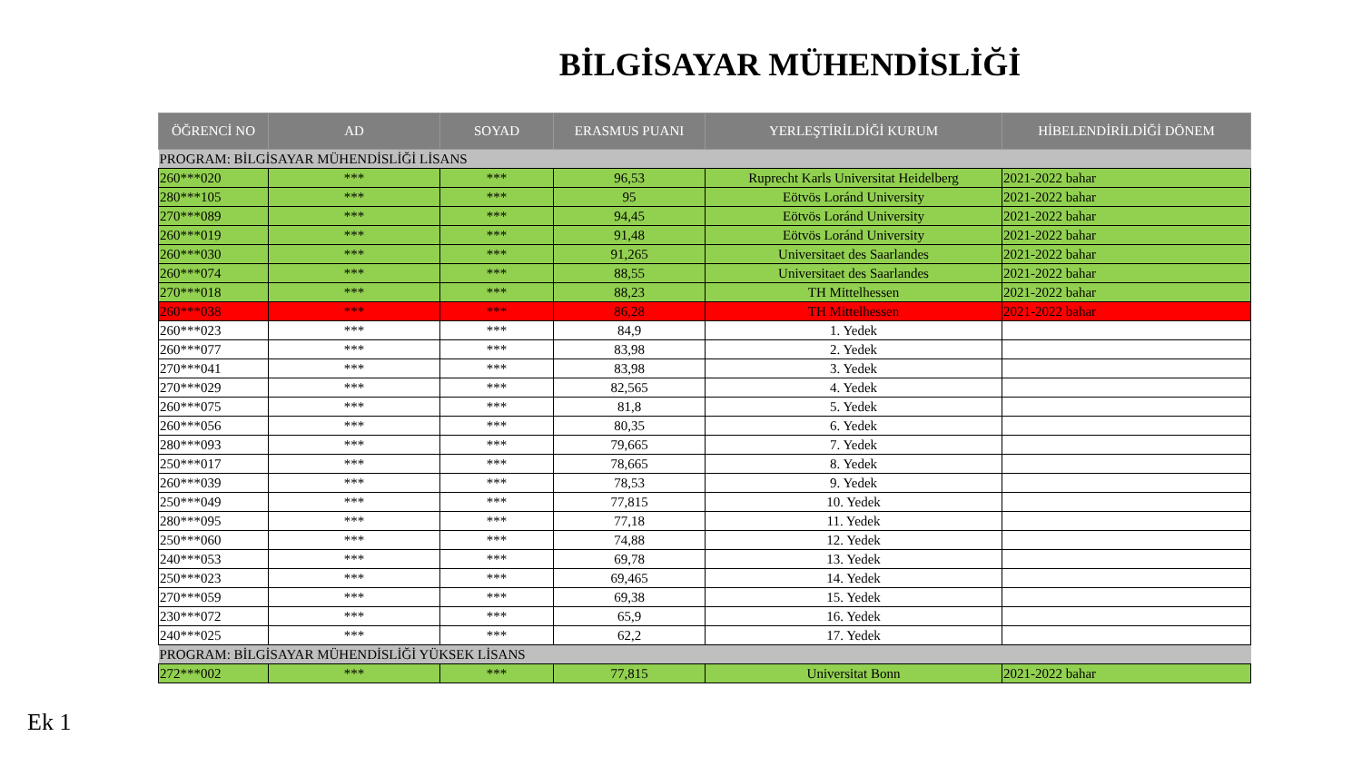BİLGİSAYAR MÜHENDİSLİĞİ
| ÖĞRENCİ NO | AD | SOYAD | ERASMUS PUANI | YERLEŞTİRİLDİĞİ KURUM | HİBELENDİRİLDİĞİ DÖNEM |
| --- | --- | --- | --- | --- | --- |
| PROGRAM: BİLGİSAYAR MÜHENDİSLİĞİ LİSANS | | | | | |
| 260***020 | *** | *** | 96,53 | Ruprecht Karls Universitat Heidelberg | 2021-2022 bahar |
| 280***105 | *** | *** | 95 | Eötvös Loránd University | 2021-2022 bahar |
| 270***089 | *** | *** | 94,45 | Eötvös Loránd University | 2021-2022 bahar |
| 260***019 | *** | *** | 91,48 | Eötvös Loránd University | 2021-2022 bahar |
| 260***030 | *** | *** | 91,265 | Universitaet des Saarlandes | 2021-2022 bahar |
| 260***074 | *** | *** | 88,55 | Universitaet des Saarlandes | 2021-2022 bahar |
| 270***018 | *** | *** | 88,23 | TH Mittelhessen | 2021-2022 bahar |
| 260***038 | *** | *** | 86,28 | TH Mittelhessen | 2021-2022 bahar |
| 260***023 | *** | *** | 84,9 | 1. Yedek | |
| 260***077 | *** | *** | 83,98 | 2. Yedek | |
| 270***041 | *** | *** | 83,98 | 3. Yedek | |
| 270***029 | *** | *** | 82,565 | 4. Yedek | |
| 260***075 | *** | *** | 81,8 | 5. Yedek | |
| 260***056 | *** | *** | 80,35 | 6. Yedek | |
| 280***093 | *** | *** | 79,665 | 7. Yedek | |
| 250***017 | *** | *** | 78,665 | 8. Yedek | |
| 260***039 | *** | *** | 78,53 | 9. Yedek | |
| 250***049 | *** | *** | 77,815 | 10. Yedek | |
| 280***095 | *** | *** | 77,18 | 11. Yedek | |
| 250***060 | *** | *** | 74,88 | 12. Yedek | |
| 240***053 | *** | *** | 69,78 | 13. Yedek | |
| 250***023 | *** | *** | 69,465 | 14. Yedek | |
| 270***059 | *** | *** | 69,38 | 15. Yedek | |
| 230***072 | *** | *** | 65,9 | 16. Yedek | |
| 240***025 | *** | *** | 62,2 | 17. Yedek | |
| PROGRAM: BİLGİSAYAR MÜHENDİSLİĞİ YÜKSEK LİSANS | | | | | |
| 272***002 | *** | *** | 77,815 | Universitat Bonn | 2021-2022 bahar |
Ek 1